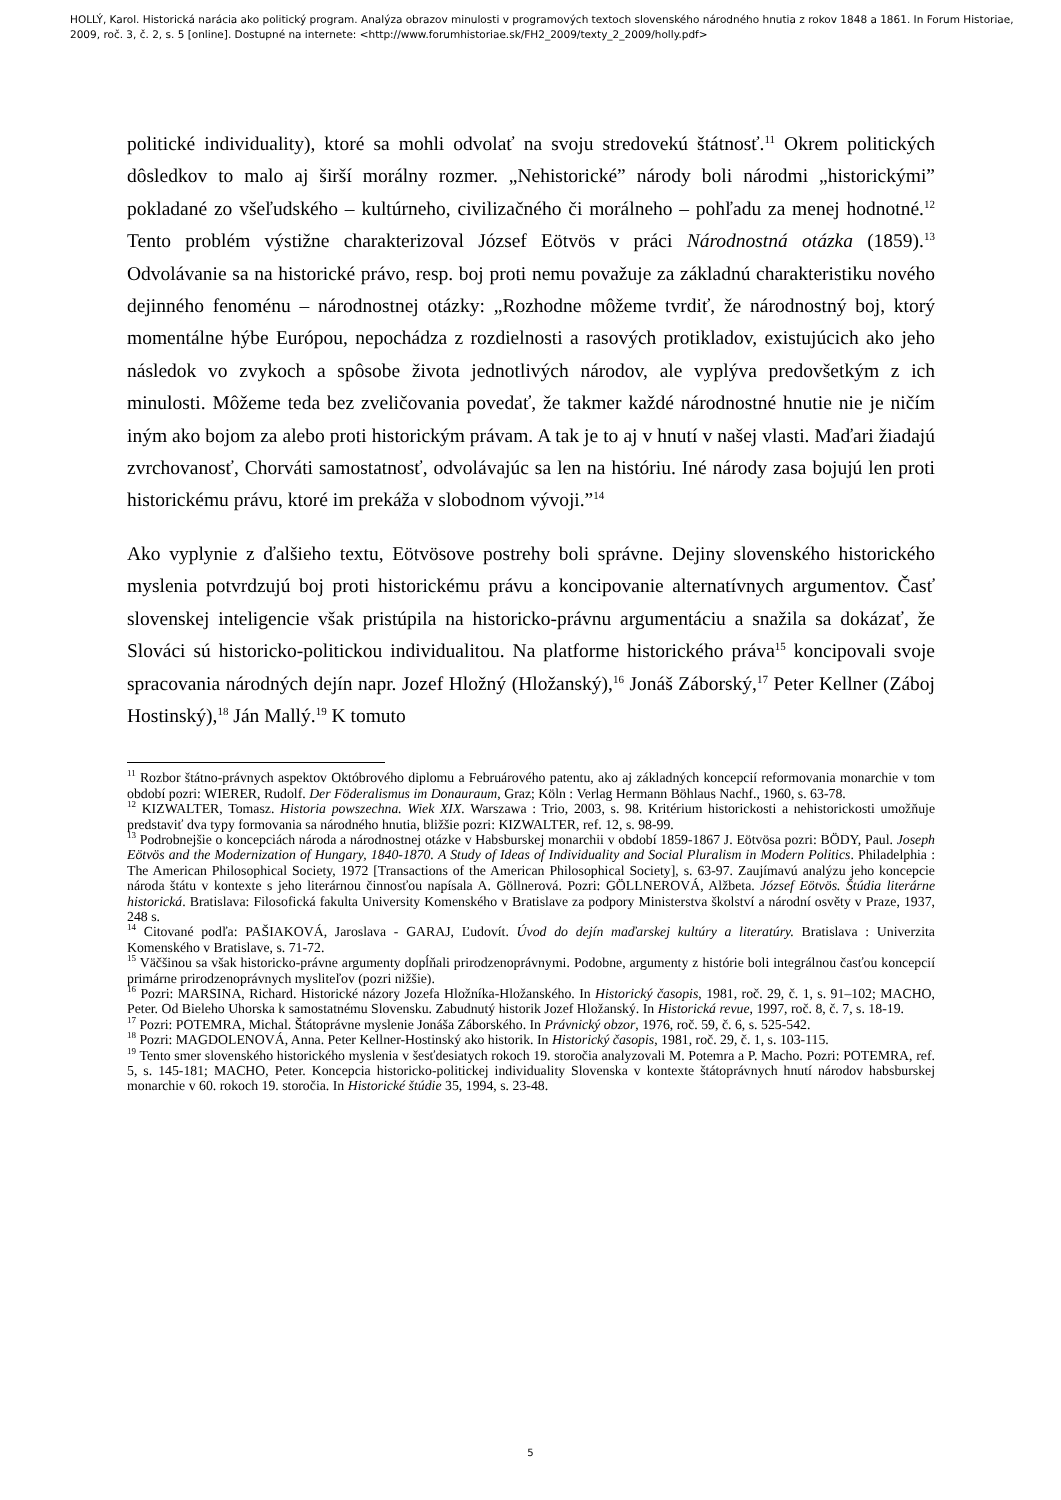HOLLÝ, Karol. Historická narácia ako politický program. Analýza obrazov minulosti v programových textoch slovenského národného hnutia z rokov 1848 a 1861. In Forum Historiae, 2009, roč. 3, č. 2, s. 5 [online]. Dostupné na internete: <http://www.forumhistoriae.sk/FH2_2009/texty_2_2009/holly.pdf>
politické individuality), ktoré sa mohli odvolať na svoju stredovekú štátnosť.<sup>11</sup> Okrem politických dôsledkov to malo aj širší morálny rozmer. „Nehistorické” národy boli národmi „historickými” pokladané zo všeľudského – kultúrneho, civilizačného či morálneho – pohľadu za menej hodnotné.<sup>12</sup> Tento problém výstižne charakterizoval József Eötvös v práci Národnostná otázka (1859).<sup>13</sup> Odvolávanie sa na historické právo, resp. boj proti nemu považuje za základnú charakteristiku nového dejinného fenoménu – národnostnej otázky: „Rozhodne môžeme tvrdiť, že národnostný boj, ktorý momentálne hýbe Európou, nepochádza z rozdielnosti a rasových protikladov, existujúcich ako jeho následok vo zvykoch a spôsobe života jednotlivých národov, ale vyplýva predovšetkým z ich minulosti. Môžeme teda bez zveličovania povedať, že takmer každé národnostné hnutie nie je ničím iným ako bojom za alebo proti historickým právam. A tak je to aj v hnutí v našej vlasti. Maďari žiadajú zvrchovanosť, Chorváti samostatnosť, odvolávajúc sa len na históriu. Iné národy zasa bojujú len proti historickému právu, ktoré im prekáža v slobodnom vývoji.”<sup>14</sup>
Ako vyplynie z ďalšieho textu, Eötvösove postrehy boli správne. Dejiny slovenského historického myslenia potvrdzujú boj proti historickému právu a koncipovanie alternatívnych argumentov. Časť slovenskej inteligencie však pristúpila na historicko-právnu argumentáciu a snažila sa dokázať, že Slováci sú historicko-politickou individualitou. Na platforme historického práva<sup>15</sup> koncipovali svoje spracovania národných dejín napr. Jozef Hložný (Hložanský),<sup>16</sup> Jonáš Záborský,<sup>17</sup> Peter Kellner (Záboj Hostinský),<sup>18</sup> Ján Mallý.<sup>19</sup> K tomuto
<sup>11</sup> Rozbor štátno-právnych aspektov Októbrového diplomu a Februárového patentu, ako aj základných koncepcií reformovania monarchie v tom období pozri: WIERER, Rudolf. Der Föderalismus im Donauraum, Graz; Köln : Verlag Hermann Böhlaus Nachf., 1960, s. 63-78.
<sup>12</sup> KIZWALTER, Tomasz. Historia powszechna. Wiek XIX. Warszawa : Trio, 2003, s. 98. Kritérium historickosti a nehistorickosti umožňuje predstaviť dva typy formovania sa národného hnutia, bližšie pozri: KIZWALTER, ref. 12, s. 98-99.
<sup>13</sup> Podrobnejšie o koncepciách národa a národnostnej otázke v Habsburskej monarchii v období 1859-1867 J. Eötvösa pozri: BÖDY, Paul. Joseph Eötvös and the Modernization of Hungary, 1840-1870. A Study of Ideas of Individuality and Social Pluralism in Modern Politics. Philadelphia : The American Philosophical Society, 1972 [Transactions of the American Philosophical Society], s. 63-97. Zaujímavú analýzu jeho koncepcie národa štátu v kontexte s jeho literárnou činnosťou napísala A. Göllnerová. Pozri: GÖLLNEROVÁ, Alžbeta. József Eötvös. Štúdia literárne historická. Bratislava: Filosofická fakulta University Komenského v Bratislave za podpory Ministerstva školství a národní osvěty v Praze, 1937, 248 s.
<sup>14</sup> Citované podľa: PAŠIAKOVÁ, Jaroslava - GARAJ, Ľudovít. Úvod do dejín maďarskej kultúry a literatúry. Bratislava : Univerzita Komenského v Bratislave, s. 71-72.
<sup>15</sup> Väčšinou sa však historicko-právne argumenty dopĺňali prirodzenoprávnymi. Podobne, argumenty z histórie boli integrálnou časťou koncepcií primárne prirodzenoprávnych mysliteľov (pozri nižšie).
<sup>16</sup> Pozri: MARSINA, Richard. Historické názory Jozefa Hložníka-Hložanského. In Historický časopis, 1981, roč. 29, č. 1, s. 91–102; MACHO, Peter. Od Bieleho Uhorska k samostatnému Slovensku. Zabudnutý historik Jozef Hložanský. In Historická revue, 1997, roč. 8, č. 7, s. 18-19.
<sup>17</sup> Pozri: POTEMRA, Michal. Štátoprávne myslenie Jonáša Záborského. In Právnický obzor, 1976, roč. 59, č. 6, s. 525-542.
<sup>18</sup> Pozri: MAGDOLENOVÁ, Anna. Peter Kellner-Hostinský ako historik. In Historický časopis, 1981, roč. 29, č. 1, s. 103-115.
<sup>19</sup> Tento smer slovenského historického myslenia v šesťdesiatych rokoch 19. storočia analyzovali M. Potemra a P. Macho. Pozri: POTEMRA, ref. 5, s. 145-181; MACHO, Peter. Koncepcia historicko-politickej individuality Slovenska v kontexte štátoprávnych hnutí národov habsburskej monarchie v 60. rokoch 19. storočia. In Historické štúdie 35, 1994, s. 23-48.
5